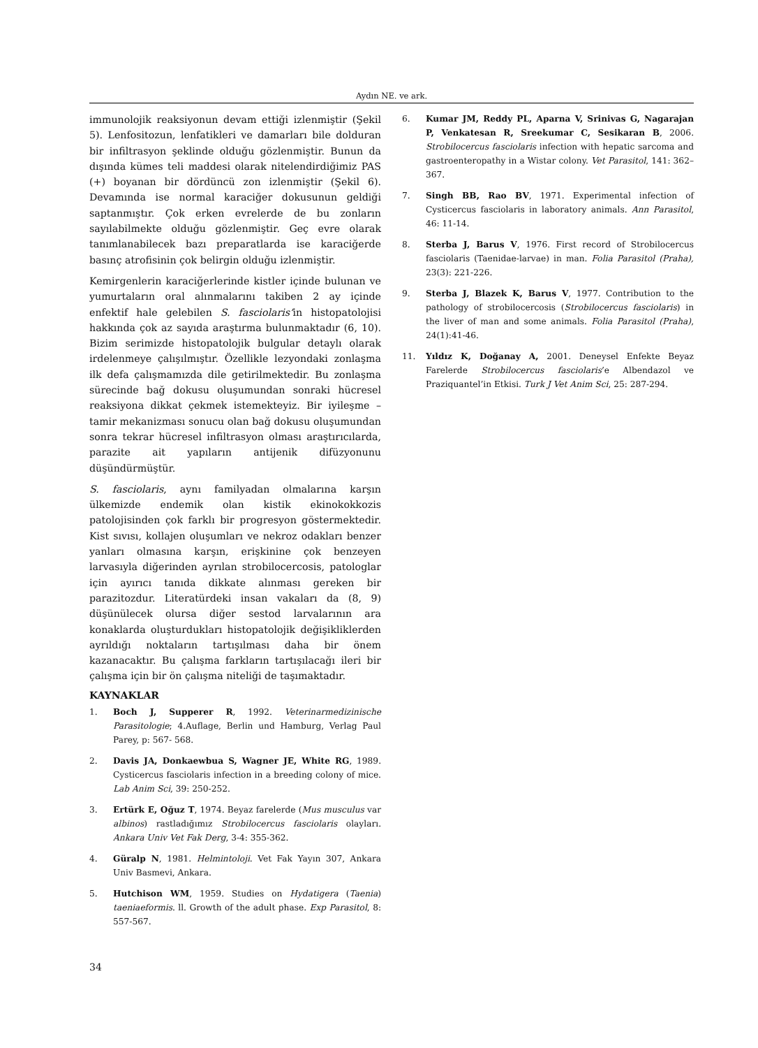Aydın NE. ve ark.
immunolojik reaksiyonun devam ettiği izlenmiştir (Şekil 5). Lenfositozun, lenfatikleri ve damarları bile dolduran bir infiltrasyon şeklinde olduğu gözlenmiştir. Bunun da dışında kümes teli maddesi olarak nitelendirdiğimiz PAS (+) boyanan bir dördüncü zon izlenmiştir (Şekil 6). Devamında ise normal karaciğer dokusunun geldiği saptanmıştır. Çok erken evrelerde de bu zonların sayılabilmekte olduğu gözlenmiştir. Geç evre olarak tanımlanabilecek bazı preparatlarda ise karaciğerde basınç atrofisinin çok belirgin olduğu izlenmiştir.
Kemirgenlerin karaciğerlerinde kistler içinde bulunan ve yumurtaların oral alınmalarını takiben 2 ay içinde enfektif hale gelebilen S. fasciolaris’in histopatolojisi hakkında çok az sayıda araştırma bulunmaktadır (6, 10). Bizim serimizde histopatolojik bulgular detaylı olarak irdelenmeye çalışılmıştır. Özellikle lezyondaki zonlaşma ilk defa çalışmamızda dile getirilmektedir. Bu zonlaşma sürecinde bağ dokusu oluşumundan sonraki hücresel reaksiyona dikkat çekmek istemekteyiz. Bir iyileşme – tamir mekanizması sonucu olan bağ dokusu oluşumundan sonra tekrar hücresel infiltrasyon olması araştırıcılarda, parazite ait yapıların antijenik difüzyonunu düşündürmüştür.
S. fasciolaris, aynı familyadan olmalarına karşın ülkemizde endemik olan kistik ekinokokkozis patolojisinden çok farklı bir progresyon göstermektedir. Kist sıvısı, kollajen oluşumları ve nekroz odakları benzer yanları olmasına karşın, erişkinine çok benzeyen larvasıyla diğerinden ayrılan strobilocercosis, patologlar için ayırıcı tanıda dikkate alınması gereken bir parazitozdur. Literatürdeki insan vakaları da (8, 9) düşünülecek olursa diğer sestod larvalarının ara konaklarda oluşturdukları histopatolojik değişikliklerden ayrıldığı noktaların tartışılması daha bir önem kazanacaktır. Bu çalışma farkların tartışılacağı ileri bir çalışma için bir ön çalışma niteliği de taşımaktadır.
KAYNAKLAR
1. Boch J, Supperer R, 1992. Veterinarmedizinische Parasitologie; 4.Auflage, Berlin und Hamburg, Verlag Paul Parey, p: 567- 568.
2. Davis JA, Donkaewbua S, Wagner JE, White RG, 1989. Cysticercus fasciolaris infection in a breeding colony of mice. Lab Anim Sci, 39: 250-252.
3. Ertürk E, Oğuz T, 1974. Beyaz farelerde (Mus musculus var albinos) rastladığımız Strobilocercus fasciolaris olayları. Ankara Univ Vet Fak Derg, 3-4: 355-362.
4. Güralp N, 1981. Helmintoloji. Vet Fak Yayın 307, Ankara Univ Basmevi, Ankara.
5. Hutchison WM, 1959. Studies on Hydatigera (Taenia) taeniaeformis. ll. Growth of the adult phase. Exp Parasitol, 8: 557-567.
6. Kumar JM, Reddy PL, Aparna V, Srinivas G, Nagarajan P, Venkatesan R, Sreekumar C, Sesikaran B, 2006. Strobilocercus fasciolaris infection with hepatic sarcoma and gastroenteropathy in a Wistar colony. Vet Parasitol, 141: 362–367.
7. Singh BB, Rao BV, 1971. Experimental infection of Cysticercus fasciolaris in laboratory animals. Ann Parasitol, 46: 11-14.
8. Sterba J, Barus V, 1976. First record of Strobilocercus fasciolaris (Taenidae-larvae) in man. Folia Parasitol (Praha), 23(3): 221-226.
9. Sterba J, Blazek K, Barus V, 1977. Contribution to the pathology of strobilocercosis (Strobilocercus fasciolaris) in the liver of man and some animals. Folia Parasitol (Praha), 24(1):41-46.
11. Yıldız K, Doğanay A, 2001. Deneysel Enfekte Beyaz Farelerde Strobilocercus fasciolaris’e Albendazol ve Praziquantel’in Etkisi. Turk J Vet Anim Sci, 25: 287-294.
34